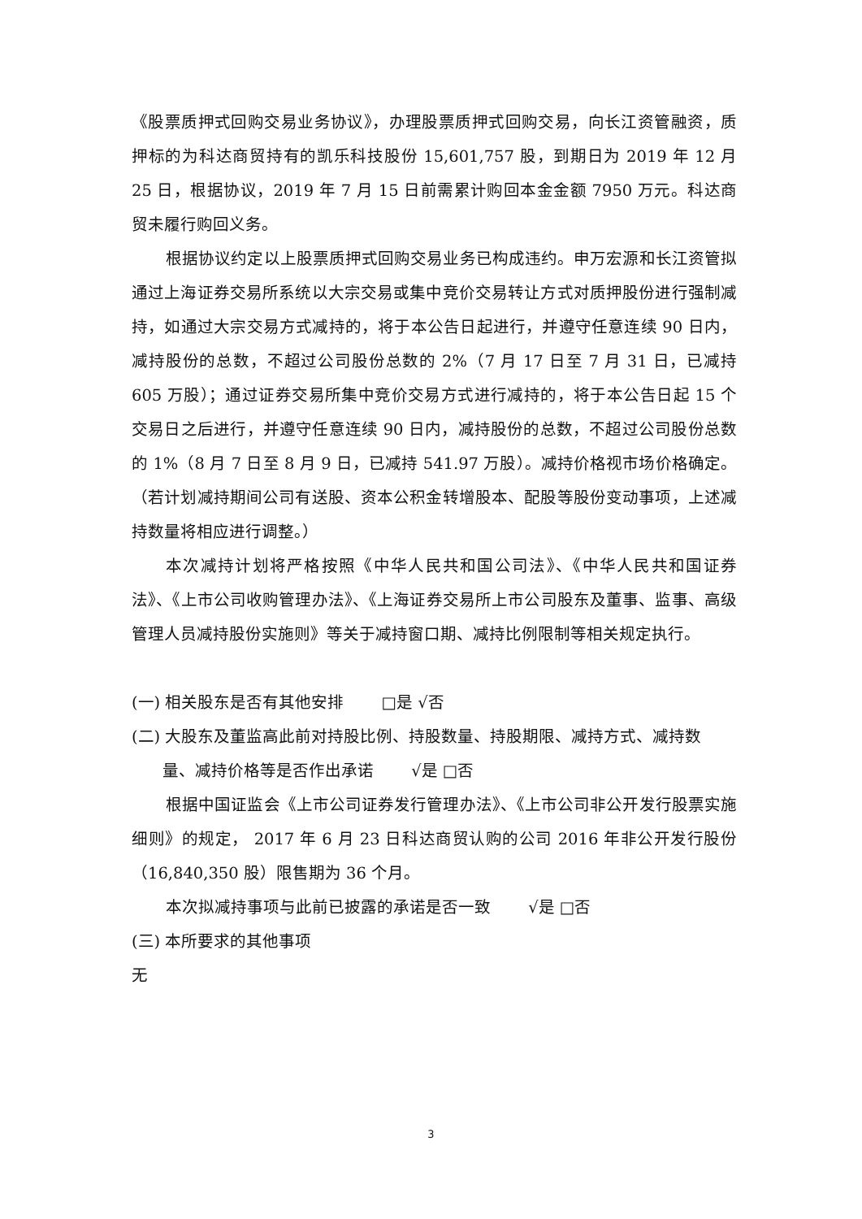《股票质押式回购交易业务协议》，办理股票质押式回购交易，向长江资管融资，质押标的为科达商贸持有的凯乐科技股份 15,601,757 股，到期日为 2019 年 12 月 25 日，根据协议，2019 年 7 月 15 日前需累计购回本金金额 7950 万元。科达商贸未履行购回义务。
根据协议约定以上股票质押式回购交易业务已构成违约。申万宏源和长江资管拟通过上海证券交易所系统以大宗交易或集中竞价交易转让方式对质押股份进行强制减持，如通过大宗交易方式减持的，将于本公告日起进行，并遵守任意连续 90 日内，减持股份的总数，不超过公司股份总数的 2%（7 月 17 日至 7 月 31 日，已减持 605 万股）；通过证券交易所集中竞价交易方式进行减持的，将于本公告日起 15 个交易日之后进行，并遵守任意连续 90 日内，减持股份的总数，不超过公司股份总数的 1%（8 月 7 日至 8 月 9 日，已减持 541.97 万股）。减持价格视市场价格确定。（若计划减持期间公司有送股、资本公积金转增股本、配股等股份变动事项，上述减持数量将相应进行调整。）
本次减持计划将严格按照《中华人民共和国公司法》、《中华人民共和国证券法》、《上市公司收购管理办法》、《上海证券交易所上市公司股东及董事、监事、高级管理人员减持股份实施则》等关于减持窗口期、减持比例限制等相关规定执行。
(一) 相关股东是否有其他安排　　 □是 √否
(二) 大股东及董监高此前对持股比例、持股数量、持股期限、减持方式、减持数
量、减持价格等是否作出承诺　　 √是 □否
根据中国证监会《上市公司证券发行管理办法》、《上市公司非公开发行股票实施细则》的规定， 2017 年 6 月 23 日科达商贸认购的公司 2016 年非公开发行股份（16,840,350 股）限售期为 36 个月。
本次拟减持事项与此前已披露的承诺是否一致　　 √是 □否
(三) 本所要求的其他事项
无
3